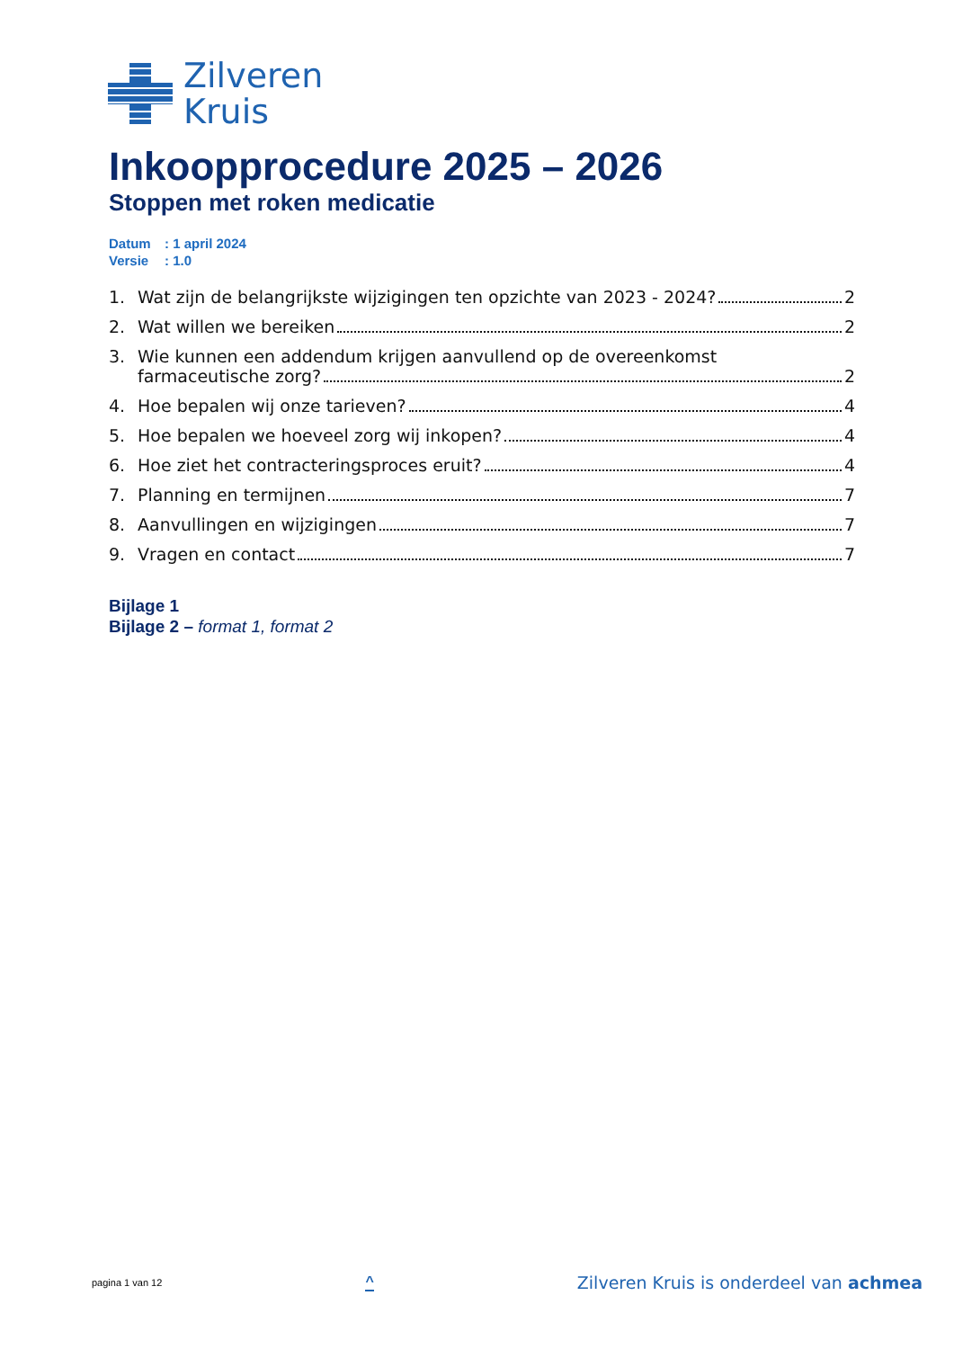Zilveren
Kruis
Inkoopprocedure 2025 – 2026
Stoppen met roken medicatie
Datum: 1 april 2024
Versie: 1.0
1. Wat zijn de belangrijkste wijzigingen ten opzichte van 2023 - 2024? 2
2. Wat willen we bereiken 2
3. Wie kunnen een addendum krijgen aanvullend op de overeenkomst
farmaceutische zorg? 2
4. Hoe bepalen wij onze tarieven? 4
5. Hoe bepalen we hoeveel zorg wij inkopen? 4
6. Hoe ziet het contracteringsproces eruit? 4
7. Planning en termijnen 7
8. Aanvullingen en wijzigingen 7
9. Vragen en contact 7
Bijlage 1
Bijlage 2 – format 1, format 2
pagina 1 van 12 ^ Zilveren Kruis is onderdeel van achmea